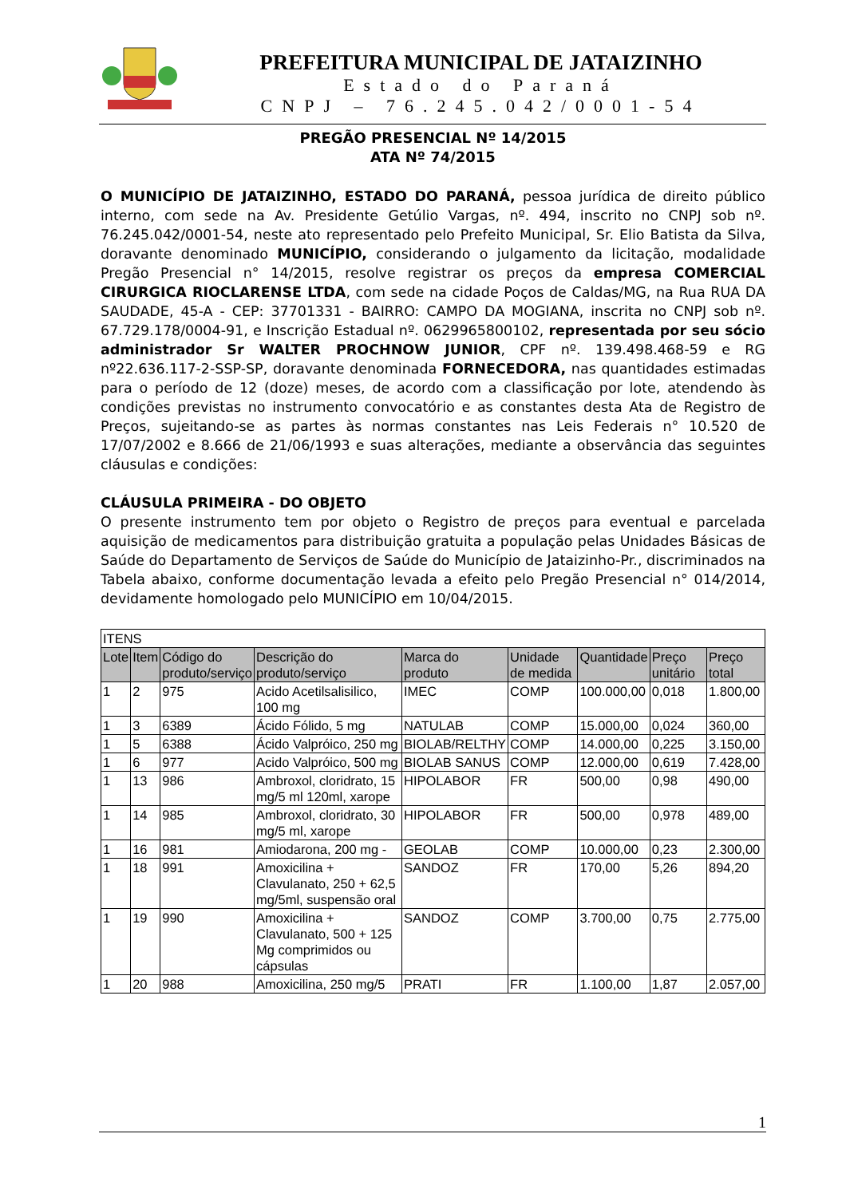PREFEITURA MUNICIPAL DE JATAIZINHO
Estado do Paraná
CNPJ – 76.245.042/0001-54
PREGÃO PRESENCIAL Nº 14/2015
ATA Nº 74/2015
O MUNICÍPIO DE JATAIZINHO, ESTADO DO PARANÁ, pessoa jurídica de direito público interno, com sede na Av. Presidente Getúlio Vargas, nº. 494, inscrito no CNPJ sob nº. 76.245.042/0001-54, neste ato representado pelo Prefeito Municipal, Sr. Elio Batista da Silva, doravante denominado MUNICÍPIO, considerando o julgamento da licitação, modalidade Pregão Presencial n° 14/2015, resolve registrar os preços da empresa COMERCIAL CIRURGICA RIOCLARENSE LTDA, com sede na cidade Poços de Caldas/MG, na Rua RUA DA SAUDADE, 45-A - CEP: 37701331 - BAIRRO: CAMPO DA MOGIANA, inscrita no CNPJ sob nº. 67.729.178/0004-91, e Inscrição Estadual nº. 0629965800102, representada por seu sócio administrador Sr WALTER PROCHNOW JUNIOR, CPF nº. 139.498.468-59 e RG nº22.636.117-2-SSP-SP, doravante denominada FORNECEDORA, nas quantidades estimadas para o período de 12 (doze) meses, de acordo com a classificação por lote, atendendo às condições previstas no instrumento convocatório e as constantes desta Ata de Registro de Preços, sujeitando-se as partes às normas constantes nas Leis Federais n° 10.520 de 17/07/2002 e 8.666 de 21/06/1993 e suas alterações, mediante a observância das seguintes cláusulas e condições:
CLÁUSULA PRIMEIRA - DO OBJETO
O presente instrumento tem por objeto o Registro de preços para eventual e parcelada aquisição de medicamentos para distribuição gratuita a população pelas Unidades Básicas de Saúde do Departamento de Serviços de Saúde do Município de Jataizinho-Pr., discriminados na Tabela abaixo, conforme documentação levada a efeito pelo Pregão Presencial n° 014/2014, devidamente homologado pelo MUNICÍPIO em 10/04/2015.
| ITENS | | | | | | | | |
| Lote | Item | Código do produto/serviço | Descrição do produto/serviço | Marca do produto | Unidade de medida | Quantidade | Preço unitário | Preço total |
| 1 | 2 | 975 | Acido Acetilsalisilico, 100 mg | IMEC | COMP | 100.000,00 | 0,018 | 1.800,00 |
| 1 | 3 | 6389 | Ácido Fólido, 5 mg | NATULAB | COMP | 15.000,00 | 0,024 | 360,00 |
| 1 | 5 | 6388 | Ácido Valpróico, 250 mg | BIOLAB/RELTHY | COMP | 14.000,00 | 0,225 | 3.150,00 |
| 1 | 6 | 977 | Acido Valpróico, 500 mg | BIOLAB SANUS | COMP | 12.000,00 | 0,619 | 7.428,00 |
| 1 | 13 | 986 | Ambroxol, cloridrato, 15 mg/5 ml 120ml, xarope | HIPOLABOR | FR | 500,00 | 0,98 | 490,00 |
| 1 | 14 | 985 | Ambroxol, cloridrato, 30 mg/5 ml, xarope | HIPOLABOR | FR | 500,00 | 0,978 | 489,00 |
| 1 | 16 | 981 | Amiodarona, 200 mg - | GEOLAB | COMP | 10.000,00 | 0,23 | 2.300,00 |
| 1 | 18 | 991 | Amoxicilina + Clavulanato, 250 + 62,5 mg/5ml, suspensão oral | SANDOZ | FR | 170,00 | 5,26 | 894,20 |
| 1 | 19 | 990 | Amoxicilina + Clavulanato, 500 + 125 Mg comprimidos ou cápsulas | SANDOZ | COMP | 3.700,00 | 0,75 | 2.775,00 |
| 1 | 20 | 988 | Amoxicilina, 250 mg/5 | PRATI | FR | 1.100,00 | 1,87 | 2.057,00 |
1